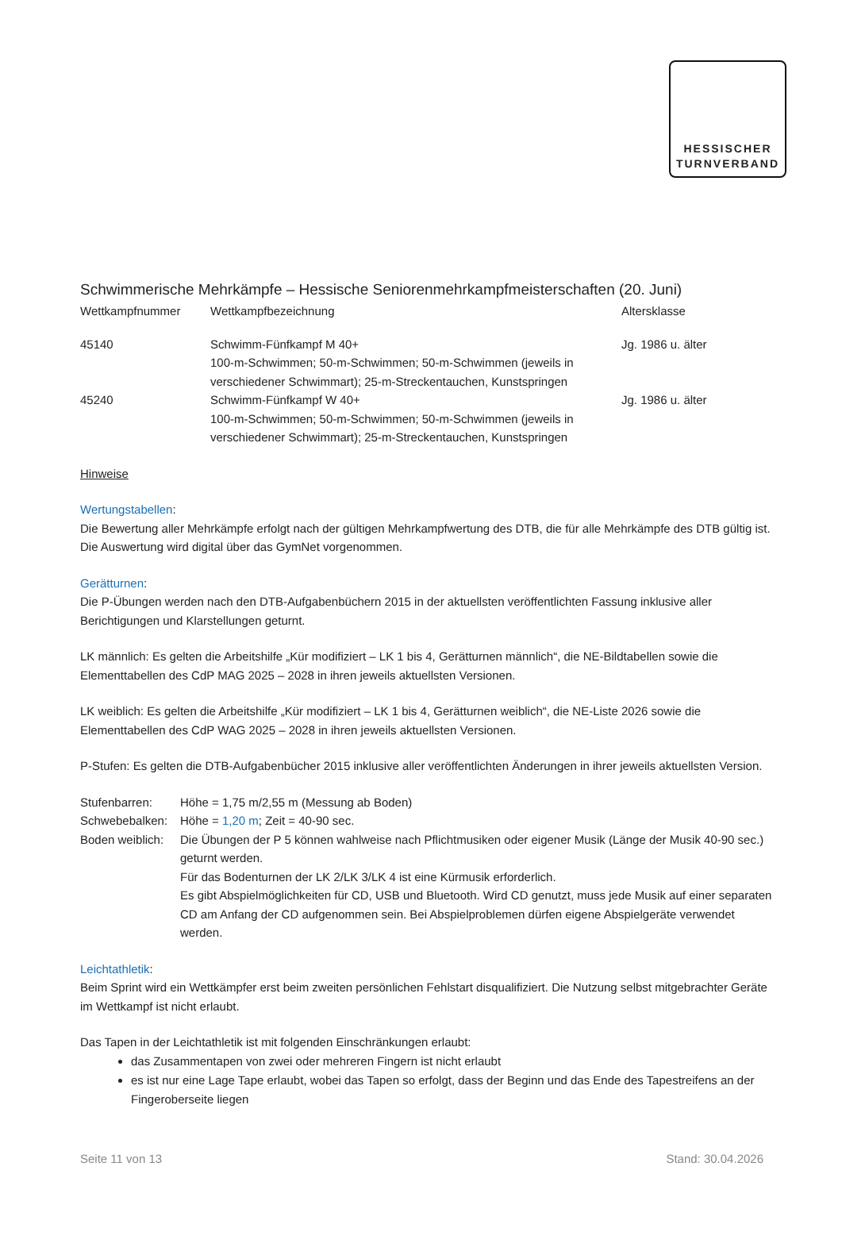HESSISCHER
TURNVERBAND
Schwimmerische Mehrkämpfe – Hessische Seniorenmehrkampfmeisterschaften (20. Juni)
| Wettkampfnummer | Wettkampfbezeichnung | Altersklasse |
| 45140 | Schwimm-Fünfkampf M 40+ 100-m-Schwimmen; 50-m-Schwimmen; 50-m-Schwimmen (jeweils in verschiedener Schwimmart); 25-m-Streckentauchen, Kunstspringen | Jg. 1986 u. älter |
| 45240 | Schwimm-Fünfkampf W 40+ 100-m-Schwimmen; 50-m-Schwimmen; 50-m-Schwimmen (jeweils in verschiedener Schwimmart); 25-m-Streckentauchen, Kunstspringen | Jg. 1986 u. älter |
Hinweise
Wertungstabellen:
Die Bewertung aller Mehrkämpfe erfolgt nach der gültigen Mehrkampfwertung des DTB, die für alle Mehrkämpfe des DTB gültig ist. Die Auswertung wird digital über das GymNet vorgenommen.
Gerätturnen:
Die P-Übungen werden nach den DTB-Aufgabenbüchern 2015 in der aktuellsten veröffentlichten Fassung inklusive aller Berichtigungen und Klarstellungen geturnt.
LK männlich: Es gelten die Arbeitshilfe „Kür modifiziert – LK 1 bis 4, Gerätturnen männlich“, die NE-Bildtabellen sowie die Elementtabellen des CdP MAG 2025 – 2028 in ihren jeweils aktuellsten Versionen.
LK weiblich: Es gelten die Arbeitshilfe „Kür modifiziert – LK 1 bis 4, Gerätturnen weiblich“, die NE-Liste 2026 sowie die Elementtabellen des CdP WAG 2025 – 2028 in ihren jeweils aktuellsten Versionen.
P-Stufen: Es gelten die DTB-Aufgabenbücher 2015 inklusive aller veröffentlichten Änderungen in ihrer jeweils aktuellsten Version.
| Stufenbarren: | Höhe = 1,75 m/2,55 m (Messung ab Boden) |
| Schwebebalken: | Höhe = 1,20 m ; Zeit = 40-90 sec. |
| Boden weiblich: | Die Übungen der P 5 können wahlweise nach Pflichtmusiken oder eigener Musik (Länge der Musik 40-90 sec.) geturnt werden. Für das Bodenturnen der LK 2/LK 3/LK 4 ist eine Kürmusik erforderlich. Es gibt Abspielmöglichkeiten für CD, USB und Bluetooth. Wird CD genutzt, muss jede Musik auf einer separaten CD am Anfang der CD aufgenommen sein. Bei Abspielproblemen dürfen eigene Abspielgeräte verwendet werden. |
Leichtathletik:
Beim Sprint wird ein Wettkämpfer erst beim zweiten persönlichen Fehlstart disqualifiziert. Die Nutzung selbst mitgebrachter Geräte im Wettkampf ist nicht erlaubt.
Das Tapen in der Leichtathletik ist mit folgenden Einschränkungen erlaubt:
das Zusammentapen von zwei oder mehreren Fingern ist nicht erlaubt
es ist nur eine Lage Tape erlaubt, wobei das Tapen so erfolgt, dass der Beginn und das Ende des Tapestreifens an der Fingeroberseite liegen
Seite 11 von 13 Stand: 30.04.2026